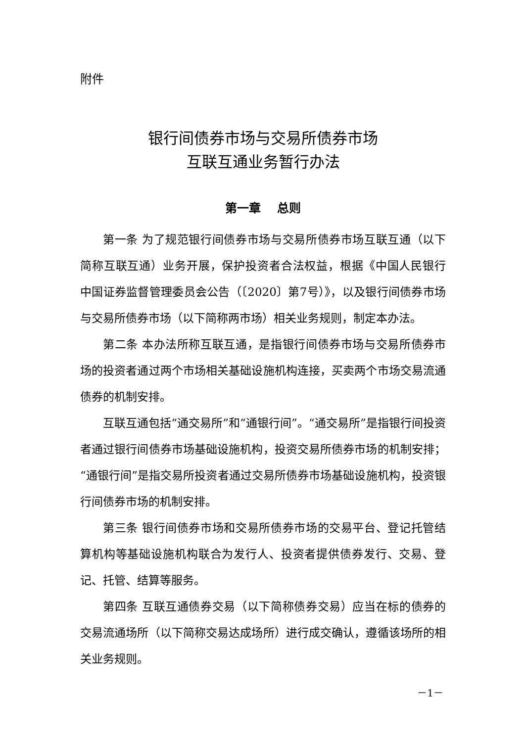附件
银行间债券市场与交易所债券市场
互联互通业务暂行办法
第一章　 总则
第一条 为了规范银行间债券市场与交易所债券市场互联互通（以下简称互联互通）业务开展，保护投资者合法权益，根据《中国人民银行 中国证券监督管理委员会公告（〔2020〕第7号）》，以及银行间债券市场与交易所债券市场（以下简称两市场）相关业务规则，制定本办法。
第二条 本办法所称互联互通，是指银行间债券市场与交易所债券市场的投资者通过两个市场相关基础设施机构连接，买卖两个市场交易流通债券的机制安排。
互联互通包括“通交易所”和“通银行间”。“通交易所”是指银行间投资者通过银行间债券市场基础设施机构，投资交易所债券市场的机制安排；“通银行间”是指交易所投资者通过交易所债券市场基础设施机构，投资银行间债券市场的机制安排。
第三条 银行间债券市场和交易所债券市场的交易平台、登记托管结算机构等基础设施机构联合为发行人、投资者提供债券发行、交易、登记、托管、结算等服务。
第四条 互联互通债券交易（以下简称债券交易）应当在标的债券的交易流通场所（以下简称交易达成场所）进行成交确认，遵循该场所的相关业务规则。
－1－